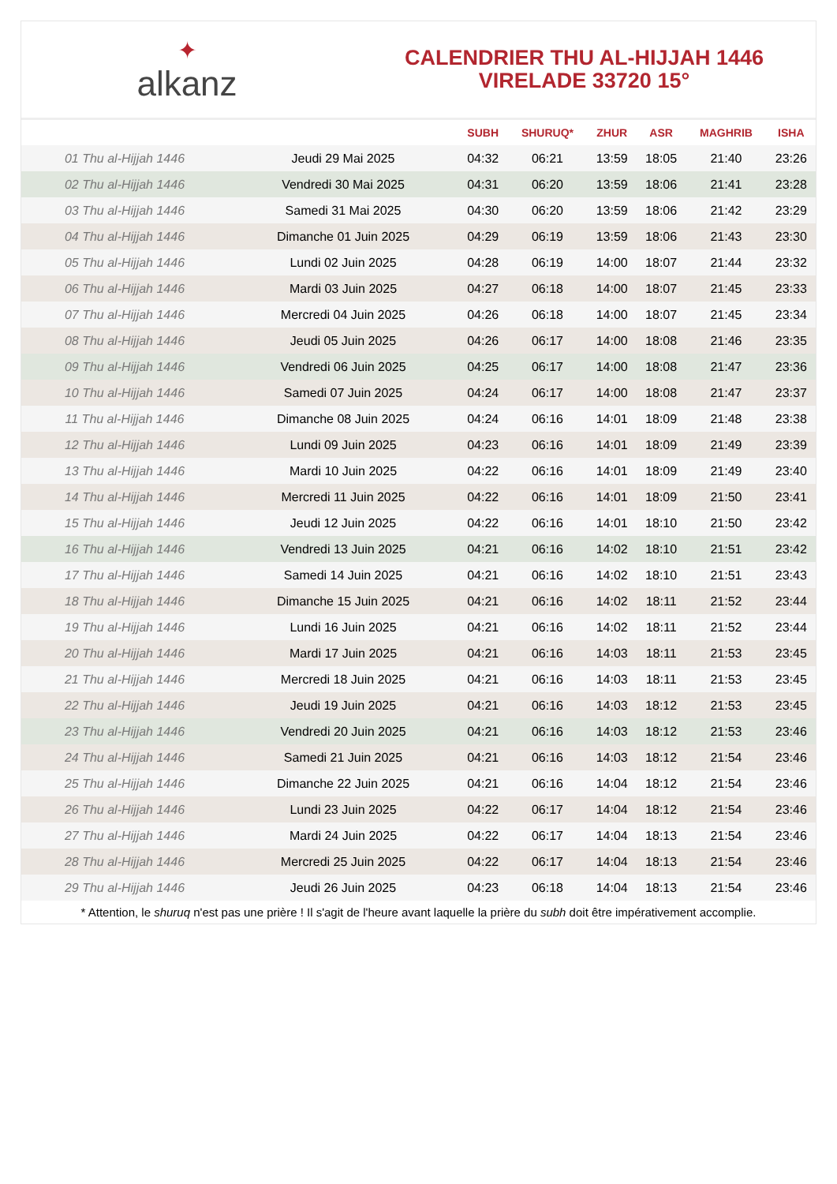✦
alkanz
CALENDRIER THU AL-HIJJAH 1446
VIRELADE 33720 15°
| | | SUBH | SHURUQ* | ZHUR | ASR | MAGHRIB | ISHA |
| --- | --- | --- | --- | --- | --- | --- | --- |
| 01 Thu al-Hijjah 1446 | Jeudi 29 Mai 2025 | 04:32 | 06:21 | 13:59 | 18:05 | 21:40 | 23:26 |
| 02 Thu al-Hijjah 1446 | Vendredi 30 Mai 2025 | 04:31 | 06:20 | 13:59 | 18:06 | 21:41 | 23:28 |
| 03 Thu al-Hijjah 1446 | Samedi 31 Mai 2025 | 04:30 | 06:20 | 13:59 | 18:06 | 21:42 | 23:29 |
| 04 Thu al-Hijjah 1446 | Dimanche 01 Juin 2025 | 04:29 | 06:19 | 13:59 | 18:06 | 21:43 | 23:30 |
| 05 Thu al-Hijjah 1446 | Lundi 02 Juin 2025 | 04:28 | 06:19 | 14:00 | 18:07 | 21:44 | 23:32 |
| 06 Thu al-Hijjah 1446 | Mardi 03 Juin 2025 | 04:27 | 06:18 | 14:00 | 18:07 | 21:45 | 23:33 |
| 07 Thu al-Hijjah 1446 | Mercredi 04 Juin 2025 | 04:26 | 06:18 | 14:00 | 18:07 | 21:45 | 23:34 |
| 08 Thu al-Hijjah 1446 | Jeudi 05 Juin 2025 | 04:26 | 06:17 | 14:00 | 18:08 | 21:46 | 23:35 |
| 09 Thu al-Hijjah 1446 | Vendredi 06 Juin 2025 | 04:25 | 06:17 | 14:00 | 18:08 | 21:47 | 23:36 |
| 10 Thu al-Hijjah 1446 | Samedi 07 Juin 2025 | 04:24 | 06:17 | 14:00 | 18:08 | 21:47 | 23:37 |
| 11 Thu al-Hijjah 1446 | Dimanche 08 Juin 2025 | 04:24 | 06:16 | 14:01 | 18:09 | 21:48 | 23:38 |
| 12 Thu al-Hijjah 1446 | Lundi 09 Juin 2025 | 04:23 | 06:16 | 14:01 | 18:09 | 21:49 | 23:39 |
| 13 Thu al-Hijjah 1446 | Mardi 10 Juin 2025 | 04:22 | 06:16 | 14:01 | 18:09 | 21:49 | 23:40 |
| 14 Thu al-Hijjah 1446 | Mercredi 11 Juin 2025 | 04:22 | 06:16 | 14:01 | 18:09 | 21:50 | 23:41 |
| 15 Thu al-Hijjah 1446 | Jeudi 12 Juin 2025 | 04:22 | 06:16 | 14:01 | 18:10 | 21:50 | 23:42 |
| 16 Thu al-Hijjah 1446 | Vendredi 13 Juin 2025 | 04:21 | 06:16 | 14:02 | 18:10 | 21:51 | 23:42 |
| 17 Thu al-Hijjah 1446 | Samedi 14 Juin 2025 | 04:21 | 06:16 | 14:02 | 18:10 | 21:51 | 23:43 |
| 18 Thu al-Hijjah 1446 | Dimanche 15 Juin 2025 | 04:21 | 06:16 | 14:02 | 18:11 | 21:52 | 23:44 |
| 19 Thu al-Hijjah 1446 | Lundi 16 Juin 2025 | 04:21 | 06:16 | 14:02 | 18:11 | 21:52 | 23:44 |
| 20 Thu al-Hijjah 1446 | Mardi 17 Juin 2025 | 04:21 | 06:16 | 14:03 | 18:11 | 21:53 | 23:45 |
| 21 Thu al-Hijjah 1446 | Mercredi 18 Juin 2025 | 04:21 | 06:16 | 14:03 | 18:11 | 21:53 | 23:45 |
| 22 Thu al-Hijjah 1446 | Jeudi 19 Juin 2025 | 04:21 | 06:16 | 14:03 | 18:12 | 21:53 | 23:45 |
| 23 Thu al-Hijjah 1446 | Vendredi 20 Juin 2025 | 04:21 | 06:16 | 14:03 | 18:12 | 21:53 | 23:46 |
| 24 Thu al-Hijjah 1446 | Samedi 21 Juin 2025 | 04:21 | 06:16 | 14:03 | 18:12 | 21:54 | 23:46 |
| 25 Thu al-Hijjah 1446 | Dimanche 22 Juin 2025 | 04:21 | 06:16 | 14:04 | 18:12 | 21:54 | 23:46 |
| 26 Thu al-Hijjah 1446 | Lundi 23 Juin 2025 | 04:22 | 06:17 | 14:04 | 18:12 | 21:54 | 23:46 |
| 27 Thu al-Hijjah 1446 | Mardi 24 Juin 2025 | 04:22 | 06:17 | 14:04 | 18:13 | 21:54 | 23:46 |
| 28 Thu al-Hijjah 1446 | Mercredi 25 Juin 2025 | 04:22 | 06:17 | 14:04 | 18:13 | 21:54 | 23:46 |
| 29 Thu al-Hijjah 1446 | Jeudi 26 Juin 2025 | 04:23 | 06:18 | 14:04 | 18:13 | 21:54 | 23:46 |
* Attention, le shuruq n'est pas une prière ! Il s'agit de l'heure avant laquelle la prière du subh doit être impérativement accomplie.